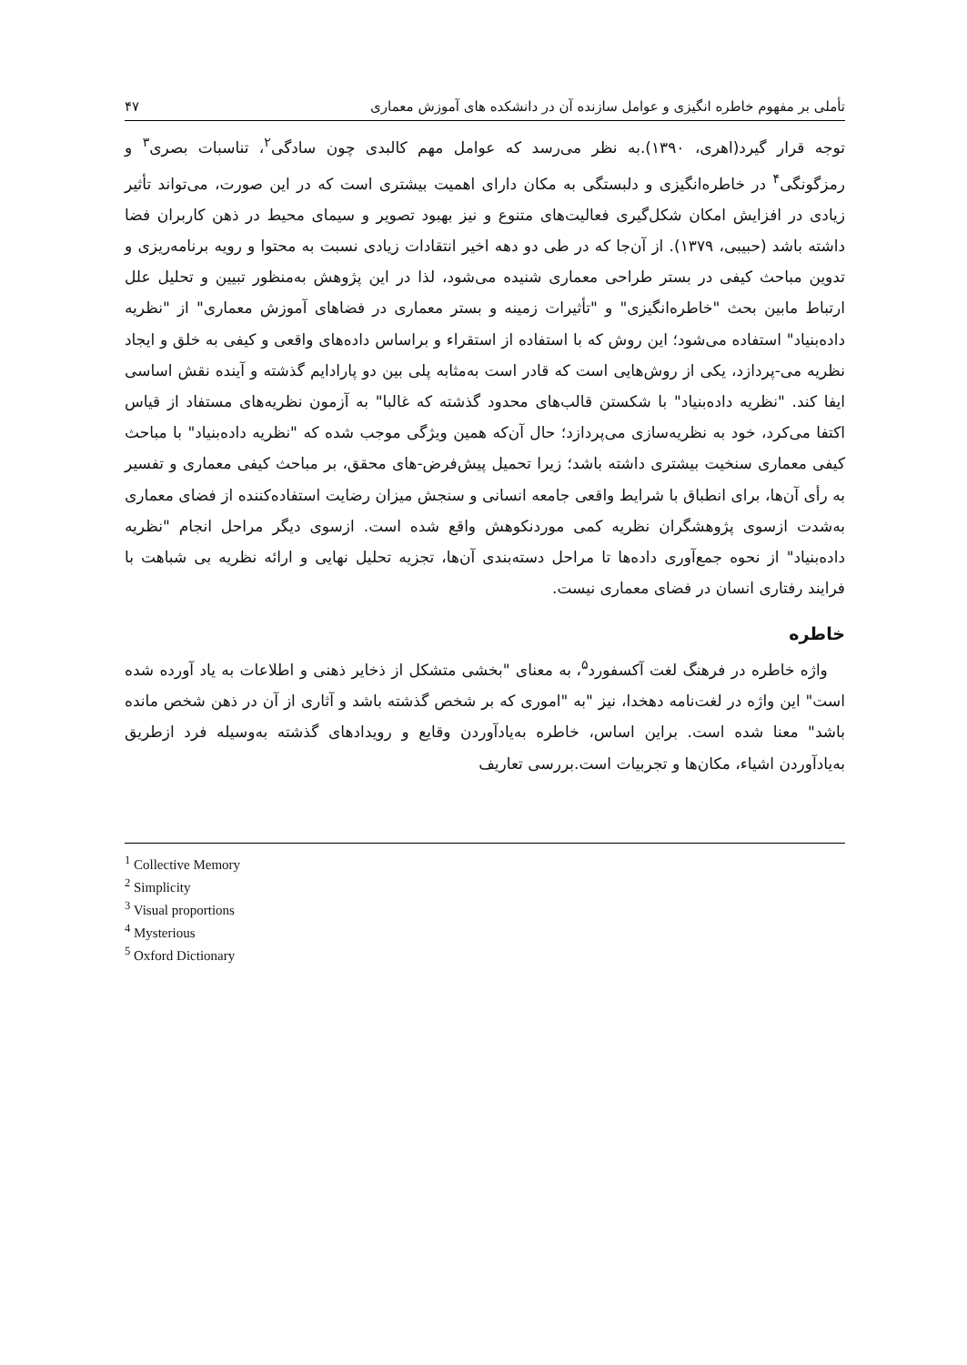تأملی بر مفهوم خاطره انگیزی و عوامل سازنده آن در دانشکده های آموزش معماری ۴۷
توجه قرار گیرد(اهری، ۱۳۹۰).به نظر می‌رسد که عوامل مهم کالبدی چون سادگی<sup>۲</sup>، تناسبات بصری<sup>۳</sup> و رمزگونگی<sup>۴</sup> در خاطره‌انگیزی و دلبستگی به مکان دارای اهمیت بیشتری است که در این صورت، می‌تواند تأثیر زیادی در افزایش امکان شکل‌گیری فعالیت‌های متنوع و نیز بهبود تصویر و سیمای محیط در ذهن کاربران فضا داشته باشد (حبیبی، ۱۳۷۹). از آن‌جا که در طی دو دهه اخیر انتقادات زیادی نسبت به محتوا و رویه برنامه‌ریزی و تدوین مباحث کیفی در بستر طراحی معماری شنیده می‌شود، لذا در این پژوهش به‌منظور تبیین و تحلیل علل ارتباط مابین بحث "خاطره‌انگیزی" و "تأثیرات زمینه و بستر معماری در فضاهای آموزش معماری" از "نظریه داده‌بنیاد" استفاده می‌شود؛ این روش که با استفاده از استقراء و براساس داده‌های واقعی و کیفی به خلق و ایجاد نظریه می-پردازد، یکی از روش‌هایی است که قادر است به‌مثابه پلی بین دو پارادایم گذشته و آینده نقش اساسی ایفا کند. "نظریه داده‌بنیاد" با شکستن قالب‌های محدود گذشته که غالبا" به آزمون نظریه‌های مستفاد از قیاس اکتفا می‌کرد، خود به نظریه‌سازی می‌پردازد؛ حال آن‌که همین ویژگی موجب شده که "نظریه داده‌بنیاد" با مباحث کیفی معماری سنخیت بیشتری داشته باشد؛ زیرا تحمیل پیش‌فرض-های محقق، بر مباحث کیفی معماری و تفسیر به رأی آن‌ها، برای انطباق با شرایط واقعی جامعه انسانی و سنجش میزان رضایت استفاده‌کننده از فضای معماری به‌شدت ازسوی پژوهشگران نظریه کمی موردنکوهش واقع شده است. ازسوی دیگر مراحل انجام "نظریه داده‌بنیاد" از نحوه جمع‌آوری داده‌ها تا مراحل دسته‌بندی آن‌ها، تجزیه تحلیل نهایی و ارائه نظریه بی شباهت با فرایند رفتاری انسان در فضای معماری نیست.
خاطره
واژه خاطره در فرهنگ لغت آکسفورد<sup>۵</sup>، به معنای "بخشی متشکل از ذخایر ذهنی و اطلاعات به یاد آورده شده است" این واژه در لغت‌نامه دهخدا، نیز "به "اموری که بر شخص گذشته باشد و آثاری از آن در ذهن شخص مانده باشد" معنا شده است. براین اساس، خاطره به‌یادآوردن وقایع و رویدادهای گذشته به‌وسیله فرد ازطریق به‌یادآوردن اشیاء، مکان‌ها و تجربیات است.بررسی تعاریف
<sup>1</sup> Collective Memory
<sup>2</sup> Simplicity
<sup>3</sup> Visual proportions
<sup>4</sup> Mysterious
<sup>5</sup> Oxford Dictionary